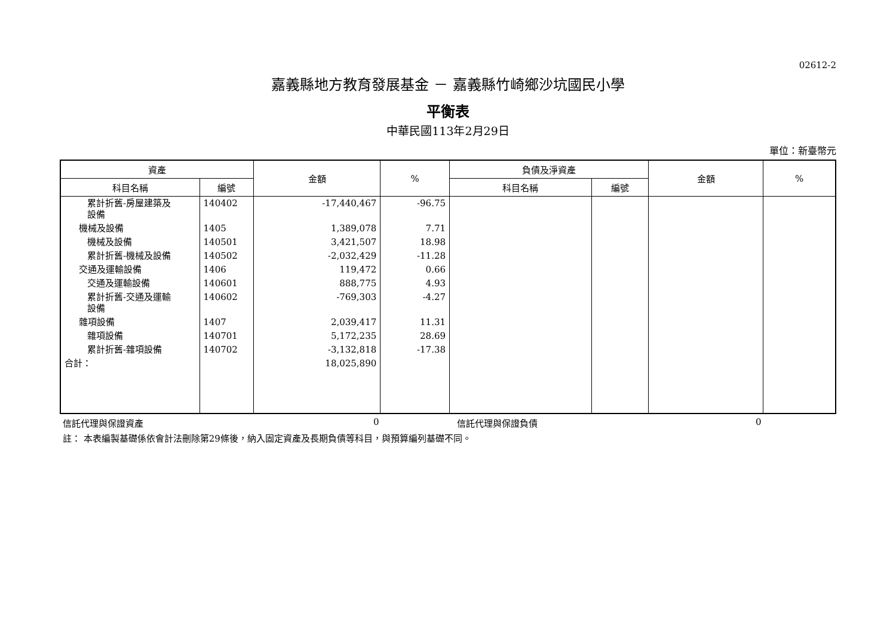02612-2
嘉義縣地方教育發展基金 － 嘉義縣竹崎鄉沙坑國民小學
平衡表
中華民國113年2月29日
單位：新臺幣元
| 資產 | | 金額 | % | 負債及淨資產 | | 金額 | % |
| --- | --- | --- | --- | --- | --- | --- | --- |
| 科目名稱 | 編號 | | | 科目名稱 | 編號 | | |
| 累計折舊-房屋建築及 設備 | 140402 | -17,440,467 | -96.75 | | | | |
| 機械及設備 | 1405 | 1,389,078 | 7.71 | | | | |
| 機械及設備 | 140501 | 3,421,507 | 18.98 | | | | |
| 累計折舊-機械及設備 | 140502 | -2,032,429 | -11.28 | | | | |
| 交通及運輸設備 | 1406 | 119,472 | 0.66 | | | | |
| 交通及運輸設備 | 140601 | 888,775 | 4.93 | | | | |
| 累計折舊-交通及運輸 設備 | 140602 | -769,303 | -4.27 | | | | |
| 雜項設備 | 1407 | 2,039,417 | 11.31 | | | | |
| 雜項設備 | 140701 | 5,172,235 | 28.69 | | | | |
| 累計折舊-雜項設備 | 140702 | -3,132,818 | -17.38 | | | | |
| 合計： | | 18,025,890 | | | | | |
信託代理與保證資產 0 信託代理與保證負債 0
註： 本表編製基礎係依會計法刪除第29條後，納入固定資產及長期負債等科目，與預算編列基礎不同。